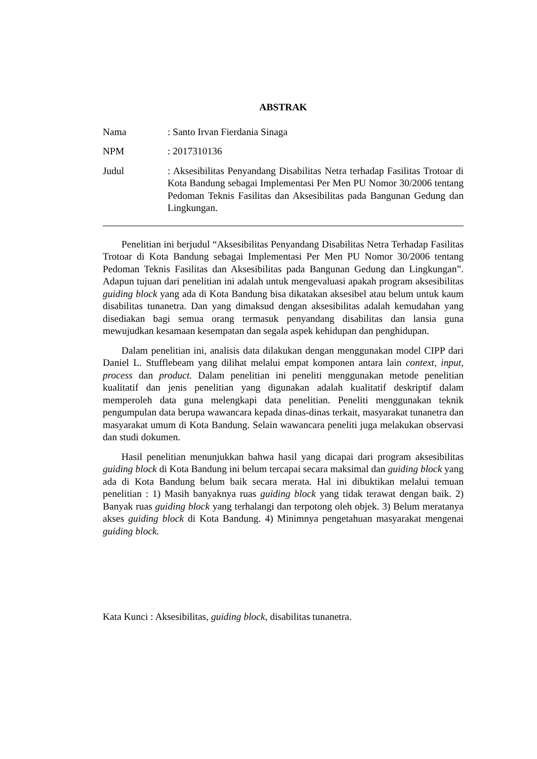ABSTRAK
Nama : Santo Irvan Fierdania Sinaga
NPM : 2017310136
Judul : Aksesibilitas Penyandang Disabilitas Netra terhadap Fasilitas Trotoar di Kota Bandung sebagai Implementasi Per Men PU Nomor 30/2006 tentang Pedoman Teknis Fasilitas dan Aksesibilitas pada Bangunan Gedung dan Lingkungan.
Penelitian ini berjudul “Aksesibilitas Penyandang Disabilitas Netra Terhadap Fasilitas Trotoar di Kota Bandung sebagai Implementasi Per Men PU Nomor 30/2006 tentang Pedoman Teknis Fasilitas dan Aksesibilitas pada Bangunan Gedung dan Lingkungan”. Adapun tujuan dari penelitian ini adalah untuk mengevaluasi apakah program aksesibilitas guiding block yang ada di Kota Bandung bisa dikatakan aksesibel atau belum untuk kaum disabilitas tunanetra. Dan yang dimaksud dengan aksesibilitas adalah kemudahan yang disediakan bagi semua orang termasuk penyandang disabilitas dan lansia guna mewujudkan kesamaan kesempatan dan segala aspek kehidupan dan penghidupan.
Dalam penelitian ini, analisis data dilakukan dengan menggunakan model CIPP dari Daniel L. Stufflebeam yang dilihat melalui empat komponen antara lain context, input, process dan product. Dalam penelitian ini peneliti menggunakan metode penelitian kualitatif dan jenis penelitian yang digunakan adalah kualitatif deskriptif dalam memperoleh data guna melengkapi data penelitian. Peneliti menggunakan teknik pengumpulan data berupa wawancara kepada dinas-dinas terkait, masyarakat tunanetra dan masyarakat umum di Kota Bandung. Selain wawancara peneliti juga melakukan observasi dan studi dokumen.
Hasil penelitian menunjukkan bahwa hasil yang dicapai dari program aksesibilitas guiding block di Kota Bandung ini belum tercapai secara maksimal dan guiding block yang ada di Kota Bandung belum baik secara merata. Hal ini dibuktikan melalui temuan penelitian : 1) Masih banyaknya ruas guiding block yang tidak terawat dengan baik. 2) Banyak ruas guiding block yang terhalangi dan terpotong oleh objek. 3) Belum meratanya akses guiding block di Kota Bandung. 4) Minimnya pengetahuan masyarakat mengenai guiding block.
Kata Kunci : Aksesibilitas, guiding block, disabilitas tunanetra.